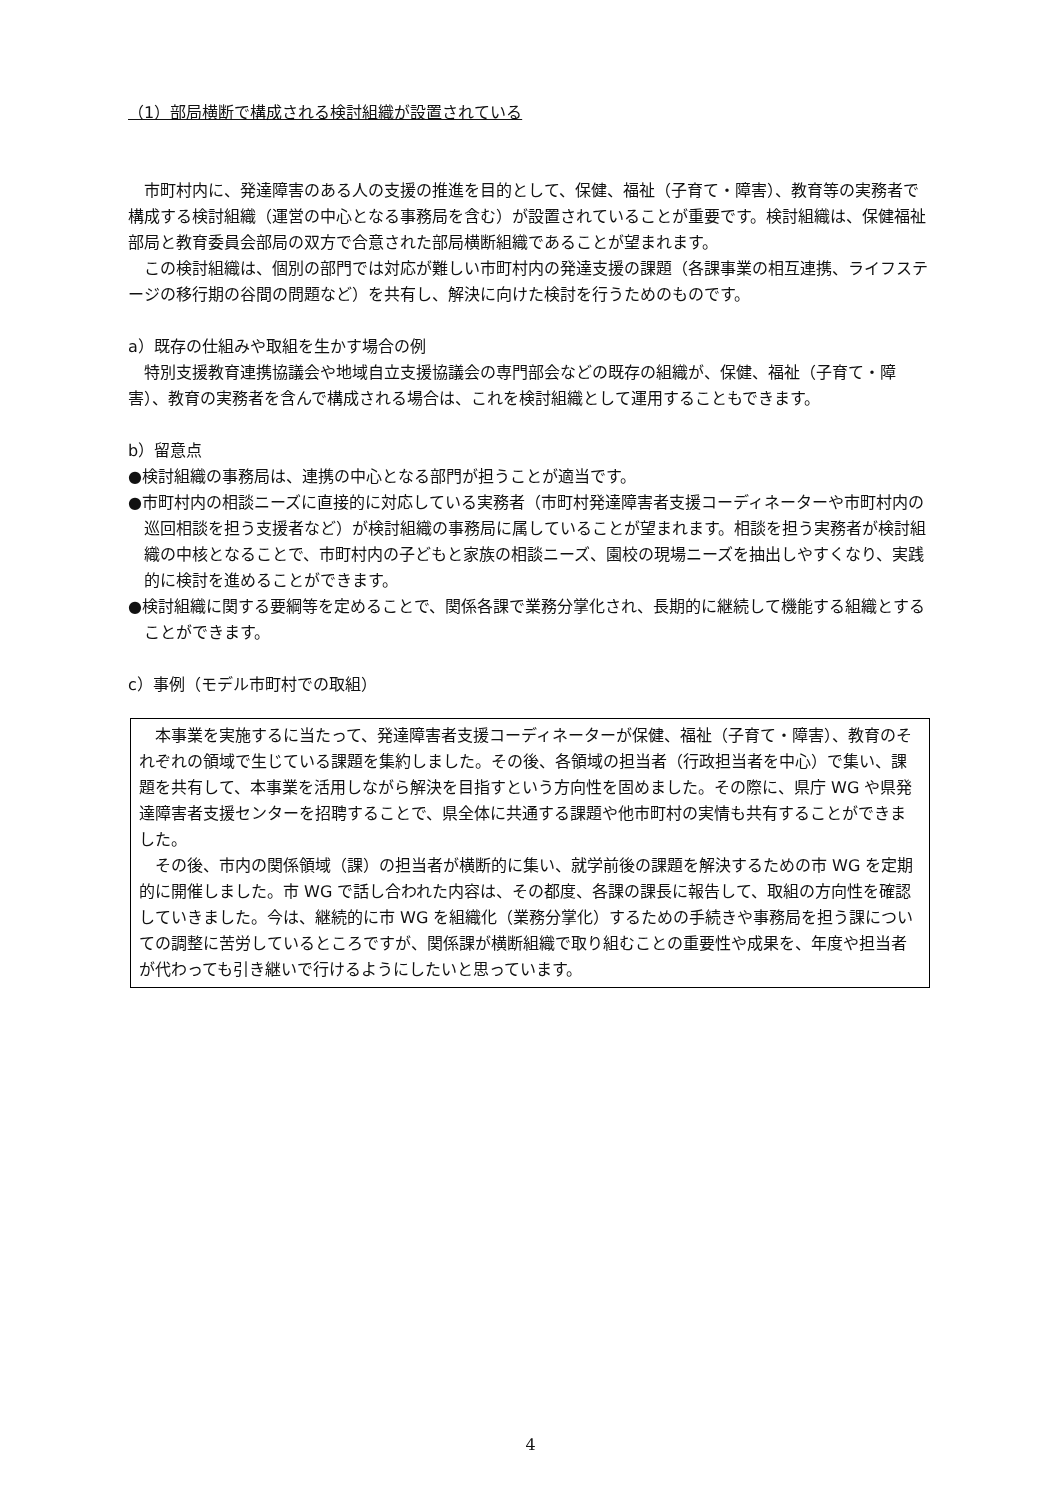（1）部局横断で構成される検討組織が設置されている
市町村内に、発達障害のある人の支援の推進を目的として、保健、福祉（子育て・障害）、教育等の実務者で構成する検討組織（運営の中心となる事務局を含む）が設置されていることが重要です。検討組織は、保健福祉部局と教育委員会部局の双方で合意された部局横断組織であることが望まれます。
この検討組織は、個別の部門では対応が難しい市町村内の発達支援の課題（各課事業の相互連携、ライフステージの移行期の谷間の問題など）を共有し、解決に向けた検討を行うためのものです。
a）既存の仕組みや取組を生かす場合の例
特別支援教育連携協議会や地域自立支援協議会の専門部会などの既存の組織が、保健、福祉（子育て・障害）、教育の実務者を含んで構成される場合は、これを検討組織として運用することもできます。
b）留意点
●検討組織の事務局は、連携の中心となる部門が担うことが適当です。
●市町村内の相談ニーズに直接的に対応している実務者（市町村発達障害者支援コーディネーターや市町村内の巡回相談を担う支援者など）が検討組織の事務局に属していることが望まれます。相談を担う実務者が検討組織の中核となることで、市町村内の子どもと家族の相談ニーズ、園校の現場ニーズを抽出しやすくなり、実践的に検討を進めることができます。
●検討組織に関する要綱等を定めることで、関係各課で業務分掌化され、長期的に継続して機能する組織とすることができます。
c）事例（モデル市町村での取組）
本事業を実施するに当たって、発達障害者支援コーディネーターが保健、福祉（子育て・障害）、教育のそれぞれの領域で生じている課題を集約しました。その後、各領域の担当者（行政担当者を中心）で集い、課題を共有して、本事業を活用しながら解決を目指すという方向性を固めました。その際に、県庁 WG や県発達障害者支援センターを招聘することで、県全体に共通する課題や他市町村の実情も共有することができました。
その後、市内の関係領域（課）の担当者が横断的に集い、就学前後の課題を解決するための市 WG を定期的に開催しました。市 WG で話し合われた内容は、その都度、各課の課長に報告して、取組の方向性を確認していきました。今は、継続的に市 WG を組織化（業務分掌化）するための手続きや事務局を担う課についての調整に苦労しているところですが、関係課が横断組織で取り組むことの重要性や成果を、年度や担当者が代わっても引き継いで行けるようにしたいと思っています。
4